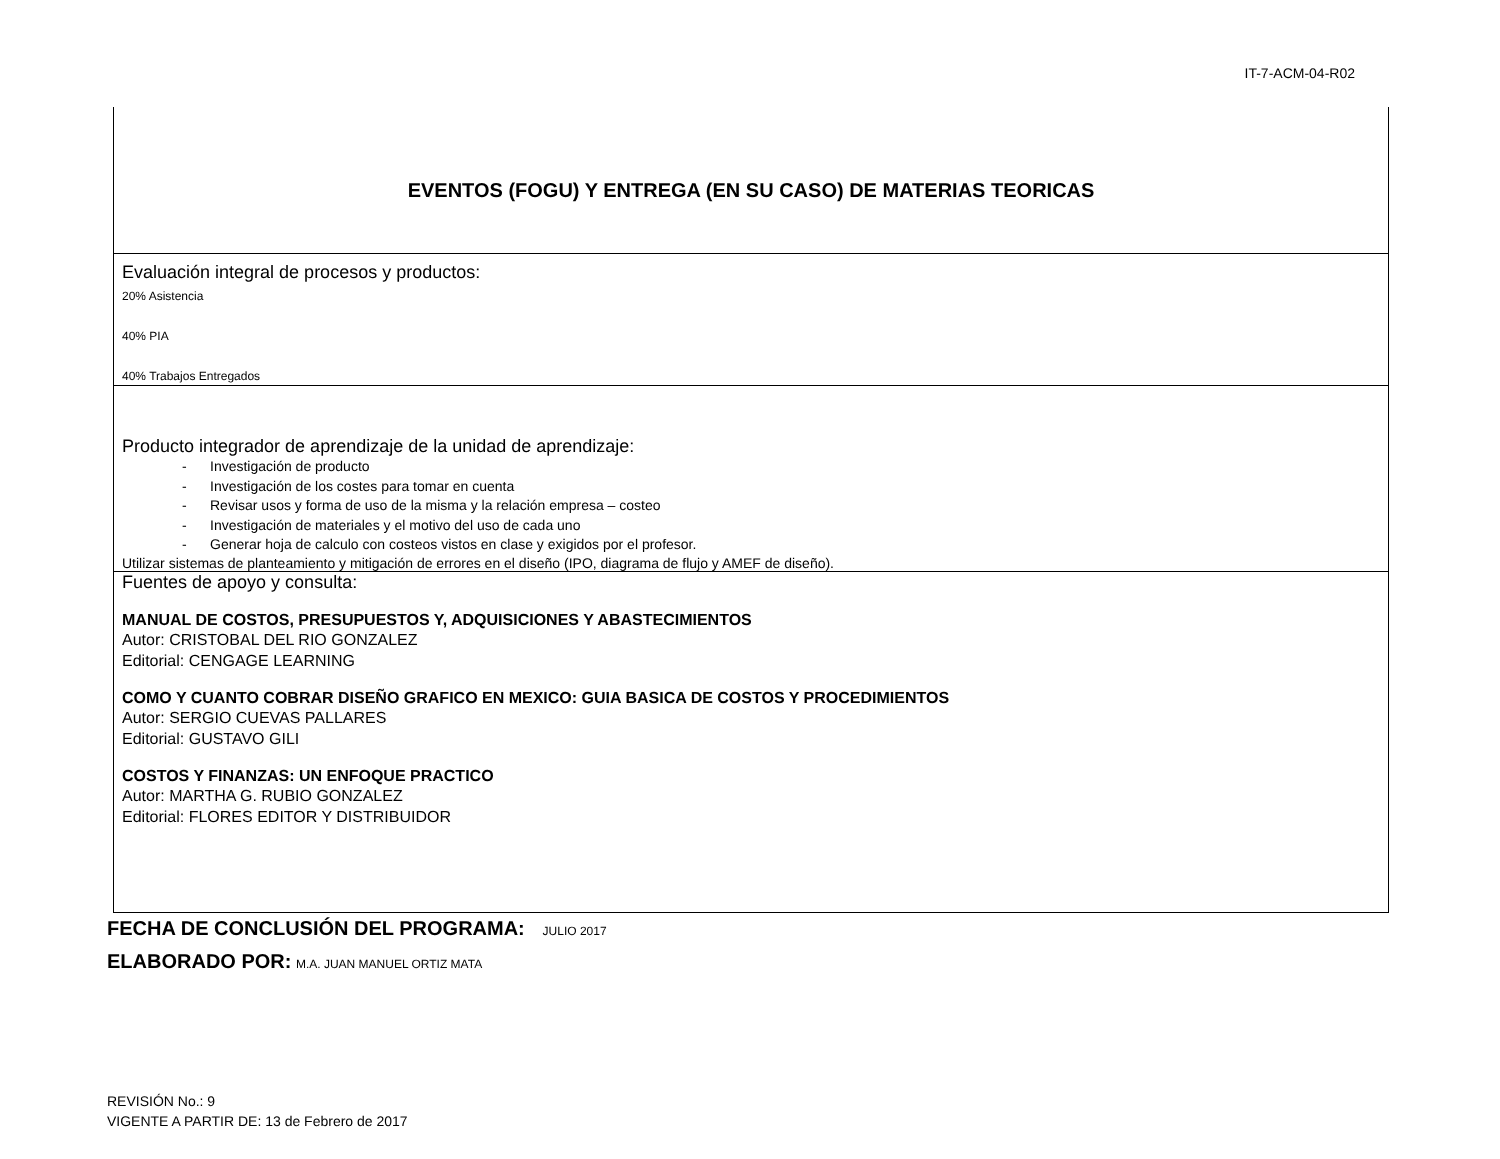IT-7-ACM-04-R02
| EVENTOS (FOGU) Y ENTREGA (EN SU CASO) DE MATERIAS TEORICAS |
| Evaluación integral de procesos y productos: 20% Asistencia 40% PIA 40% Trabajos Entregados |
| Producto integrador de aprendizaje de la unidad de aprendizaje: - Investigación de producto - Investigación de los costes para tomar en cuenta - Revisar usos y forma de uso de la misma y la relación empresa – costeo - Investigación de materiales y el motivo del uso de cada uno - Generar hoja de calculo con costeos vistos en clase y exigidos por el profesor. Utilizar sistemas de planteamiento y mitigación de errores en el diseño (IPO, diagrama de flujo y AMEF de diseño). |
| Fuentes de apoyo y consulta: MANUAL DE COSTOS, PRESUPUESTOS Y, ADQUISICIONES Y ABASTECIMIENTOS Autor: CRISTOBAL DEL RIO GONZALEZ Editorial: CENGAGE LEARNING COMO Y CUANTO COBRAR DISEÑO GRAFICO EN MEXICO: GUIA BASICA DE COSTOS Y PROCEDIMIENTOS Autor: SERGIO CUEVAS PALLARES Editorial: GUSTAVO GILI COSTOS Y FINANZAS: UN ENFOQUE PRACTICO Autor: MARTHA G. RUBIO GONZALEZ Editorial: FLORES EDITOR Y DISTRIBUIDOR |
FECHA DE CONCLUSIÓN DEL PROGRAMA: JULIO 2017
ELABORADO POR: M.A. JUAN MANUEL ORTIZ MATA
REVISIÓN No.: 9
VIGENTE A PARTIR DE: 13 de Febrero de 2017